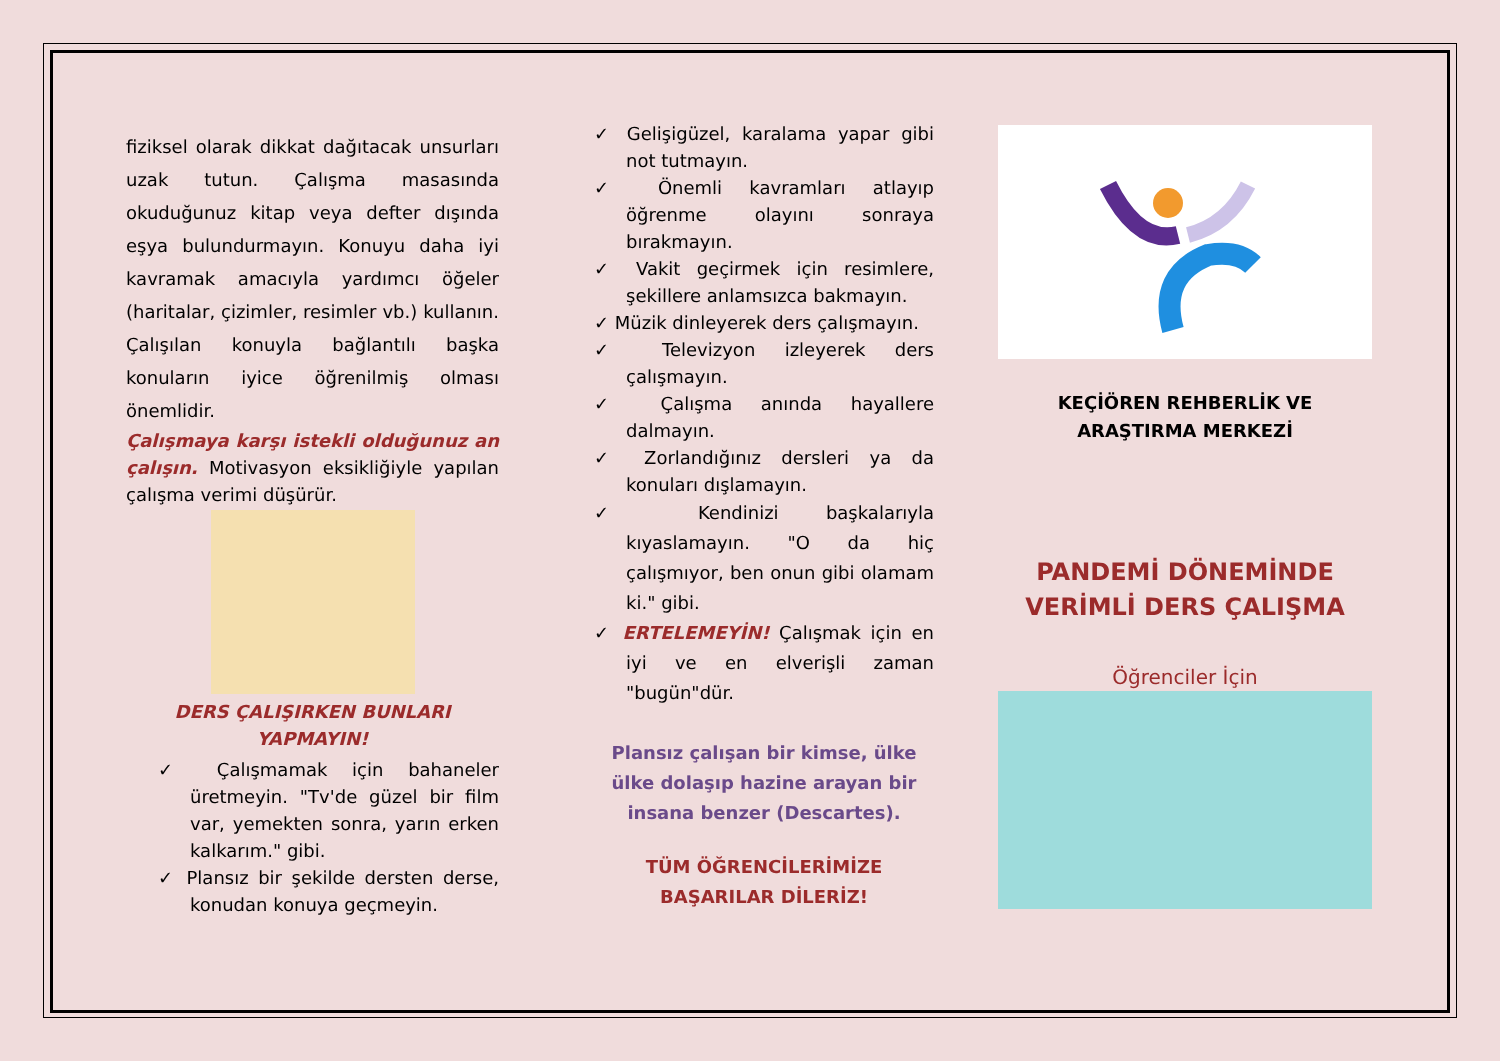fiziksel olarak dikkat dağıtacak unsurları uzak tutun. Çalışma masasında okuduğunuz kitap veya defter dışında eşya bulundurmayın. Konuyu daha iyi kavramak amacıyla yardımcı öğeler (haritalar, çizimler, resimler vb.) kullanın. Çalışılan konuyla bağlantılı başka konuların iyice öğrenilmiş olması önemlidir.
Çalışmaya karşı istekli olduğunuz an çalışın. Motivasyon eksikliğiyle yapılan çalışma verimi düşürür.
DERS ÇALIŞIRKEN BUNLARI YAPMAYIN!
✓ Çalışmamak için bahaneler üretmeyin. "Tv'de güzel bir film var, yemekten sonra, yarın erken kalkarım." gibi.
✓ Plansız bir şekilde dersten derse, konudan konuya geçmeyin.
✓ Gelişigüzel, karalama yapar gibi not tutmayın.
✓ Önemli kavramları atlayıp öğrenme olayını sonraya bırakmayın.
✓ Vakit geçirmek için resimlere, şekillere anlamsızca bakmayın.
✓ Müzik dinleyerek ders çalışmayın.
✓ Televizyon izleyerek ders çalışmayın.
✓ Çalışma anında hayallere dalmayın.
✓ Zorlandığınız dersleri ya da konuları dışlamayın.
✓ Kendinizi başkalarıyla kıyaslamayın. "O da hiç çalışmıyor, ben onun gibi olamam ki." gibi.
✓ ERTELEMEYİN! Çalışmak için en iyi ve en elverişli zaman "bugün"dür.
Plansız çalışan bir kimse, ülke ülke dolaşıp hazine arayan bir insana benzer (Descartes).
TÜM ÖĞRENCİLERİMİZE BAŞARILAR DİLERİZ!
KEÇİÖREN REHBERLİK VE ARAŞTIRMA MERKEZİ
PANDEMİ DÖNEMİNDE VERİMLİ DERS ÇALIŞMA
Öğrenciler İçin